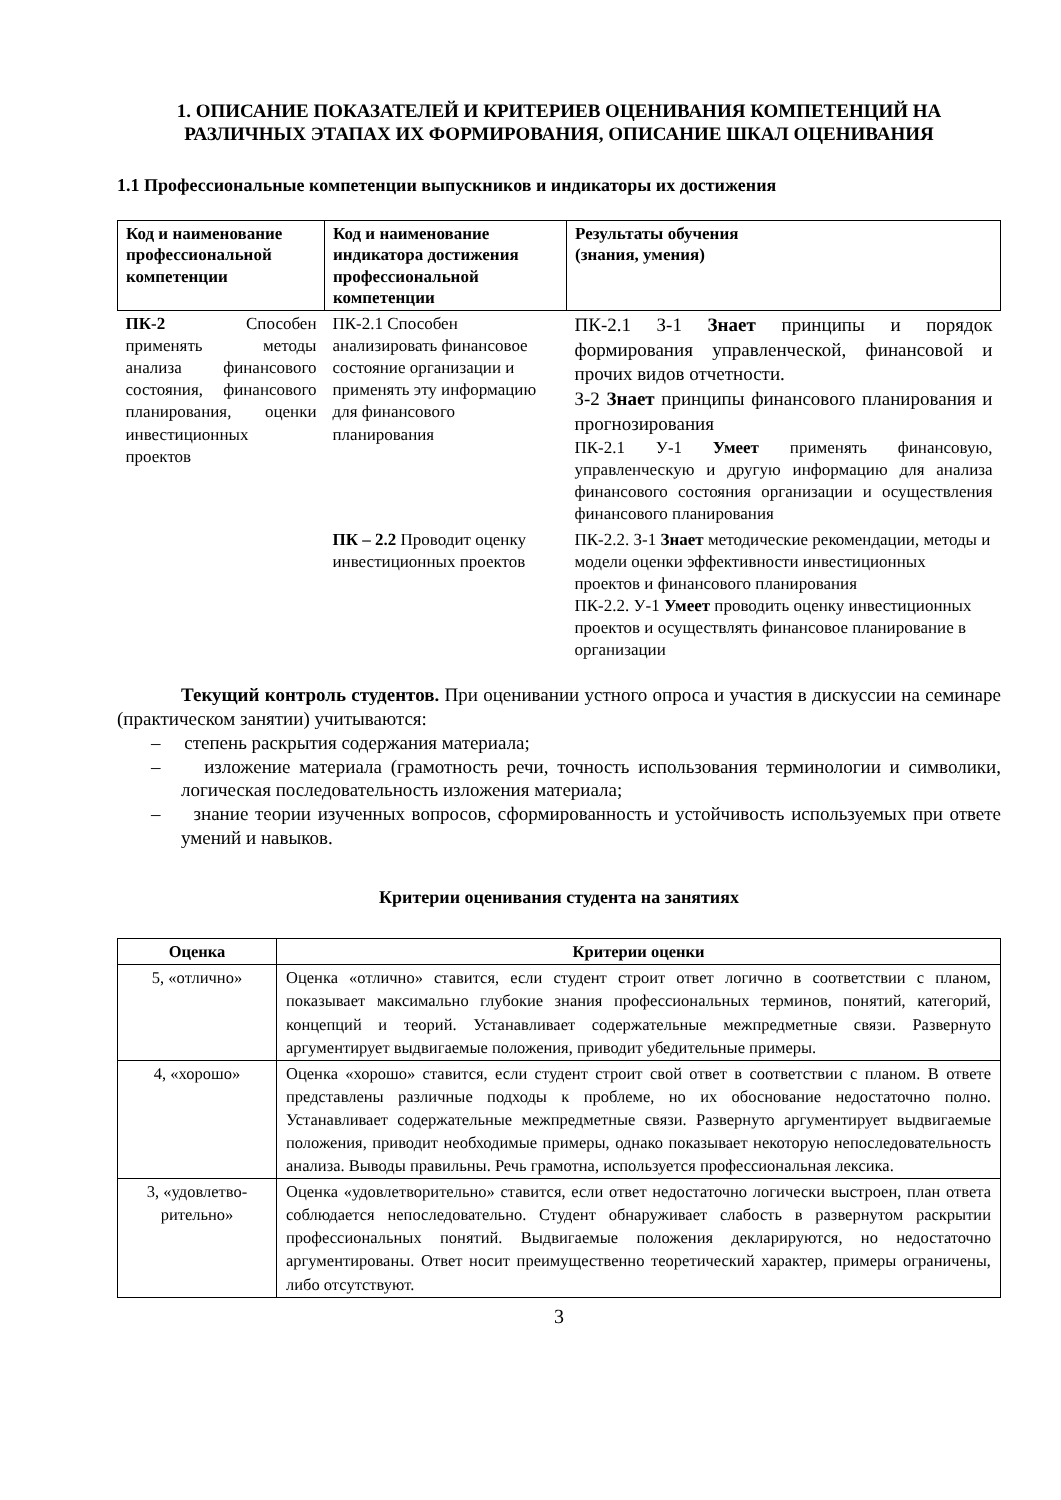1. ОПИСАНИЕ ПОКАЗАТЕЛЕЙ И КРИТЕРИЕВ ОЦЕНИВАНИЯ КОМПЕТЕНЦИЙ НА РАЗЛИЧНЫХ ЭТАПАХ ИХ ФОРМИРОВАНИЯ, ОПИСАНИЕ ШКАЛ ОЦЕНИВАНИЯ
1.1 Профессиональные компетенции выпускников и индикаторы их достижения
| Код и наименование профессиональной компетенции | Код и наименование индикатора достижения профессиональной компетенции | Результаты обучения (знания, умения) |
| --- | --- | --- |
| ПК-2 Способен применять методы анализа финансового состояния, финансового планирования, оценки инвестиционных проектов | ПК-2.1 Способен анализировать финансовое состояние организации и применять эту информацию для финансового планирования | ПК-2.1 З-1 Знает принципы и порядок формирования управленческой, финансовой и прочих видов отчетности. З-2 Знает принципы финансового планирования и прогнозирования ПК-2.1 У-1 Умеет применять финансовую, управленческую и другую информацию для анализа финансового состояния организации и осуществления финансового планирования |
| | ПК – 2.2 Проводит оценку инвестиционных проектов | ПК-2.2. З-1 Знает методические рекомендации, методы и модели оценки эффективности инвестиционных проектов и финансового планирования ПК-2.2. У-1 Умеет проводить оценку инвестиционных проектов и осуществлять финансовое планирование в организации |
Текущий контроль студентов. При оценивании устного опроса и участия в дискуссии на семинаре (практическом занятии) учитываются:
– степень раскрытия содержания материала;
– изложение материала (грамотность речи, точность использования терминологии и символики, логическая последовательность изложения материала;
– знание теории изученных вопросов, сформированность и устойчивость используемых при ответе умений и навыков.
Критерии оценивания студента на занятиях
| Оценка | Критерии оценки |
| --- | --- |
| 5, «отлично» | Оценка «отлично» ставится, если студент строит ответ логично в соответствии с планом, показывает максимально глубокие знания профессиональных терминов, понятий, категорий, концепций и теорий. Устанавливает содержательные межпредметные связи. Развернуто аргументирует выдвигаемые положения, приводит убедительные примеры. |
| 4, «хорошо» | Оценка «хорошо» ставится, если студент строит свой ответ в соответствии с планом. В ответе представлены различные подходы к проблеме, но их обоснование недостаточно полно. Устанавливает содержательные межпредметные связи. Развернуто аргументирует выдвигаемые положения, приводит необходимые примеры, однако показывает некоторую непоследовательность анализа. Выводы правильны. Речь грамотна, используется профессиональная лексика. |
| 3, «удовлетво-рительно» | Оценка «удовлетворительно» ставится, если ответ недостаточно логически выстроен, план ответа соблюдается непоследовательно. Студент обнаруживает слабость в развернутом раскрытии профессиональных понятий. Выдвигаемые положения декларируются, но недостаточно аргументированы. Ответ носит преимущественно теоретический характер, примеры ограничены, либо отсутствуют. |
3